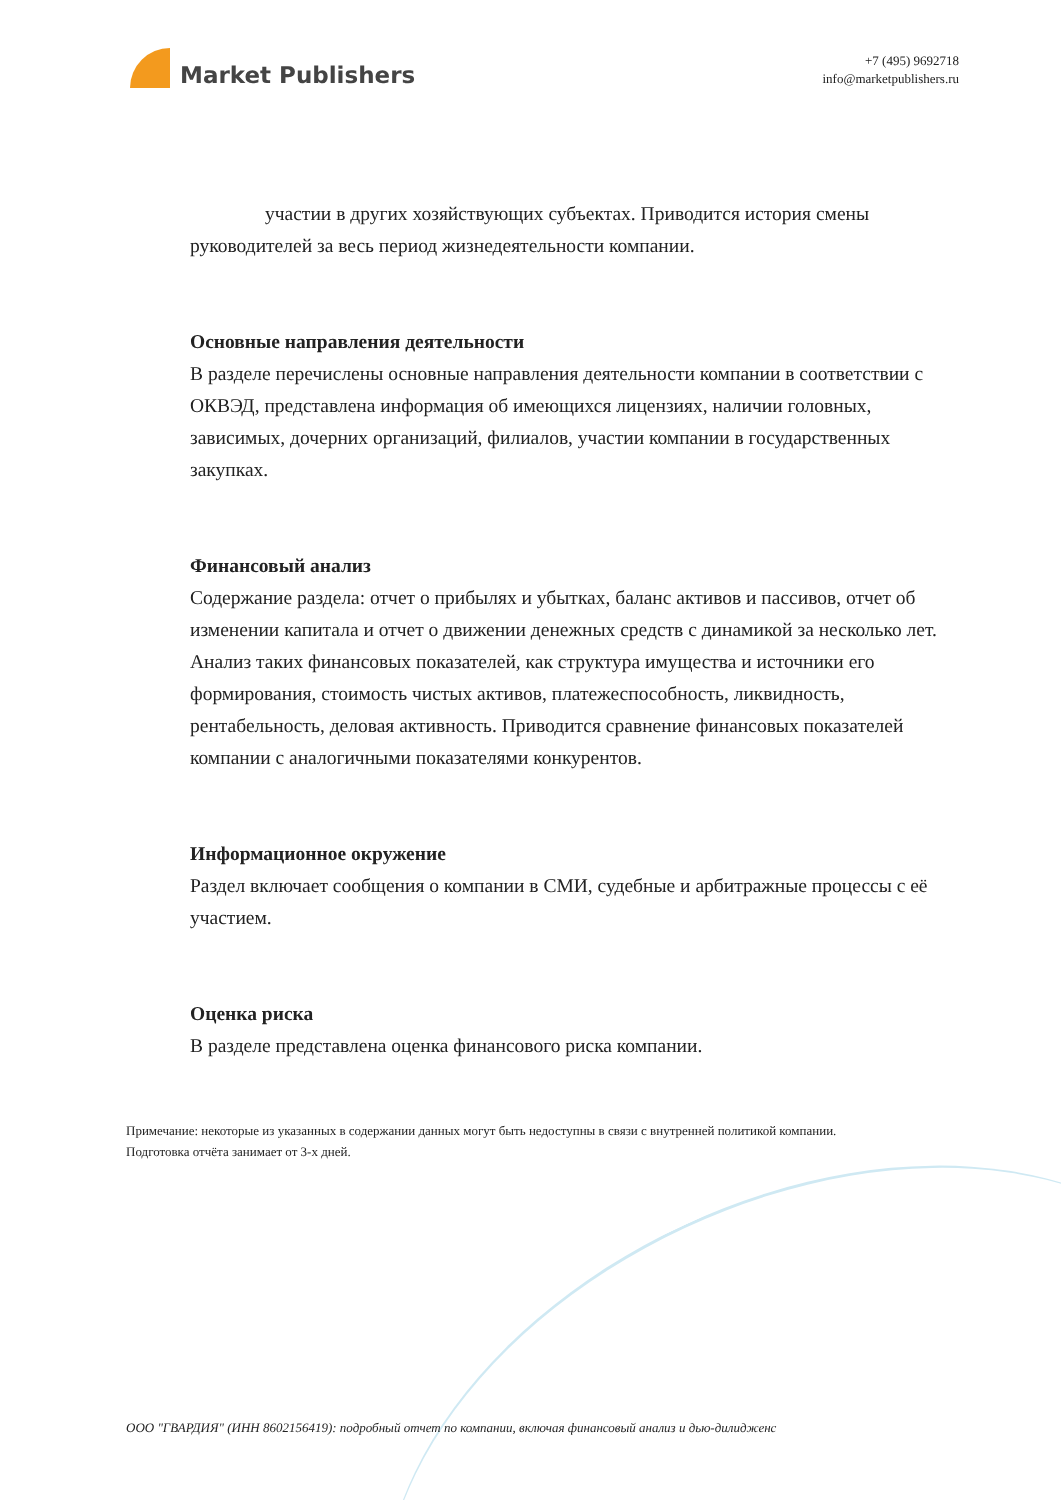Market Publishers
+7 (495) 9692718
info@marketpublishers.ru
участии в других хозяйствующих субъектах. Приводится история смены руководителей за весь период жизнедеятельности компании.
Основные направления деятельности
В разделе перечислены основные направления деятельности компании в соответствии с ОКВЭД, представлена информация об имеющихся лицензиях, наличии головных, зависимых, дочерних организаций, филиалов, участии компании в государственных закупках.
Финансовый анализ
Содержание раздела: отчет о прибылях и убытках, баланс активов и пассивов, отчет об изменении капитала и отчет о движении денежных средств с динамикой за несколько лет. Анализ таких финансовых показателей, как структура имущества и источники его формирования, стоимость чистых активов, платежеспособность, ликвидность, рентабельность, деловая активность. Приводится сравнение финансовых показателей компании с аналогичными показателями конкурентов.
Информационное окружение
Раздел включает сообщения о компании в СМИ, судебные и арбитражные процессы с её участием.
Оценка риска
В разделе представлена оценка финансового риска компании.
Примечание: некоторые из указанных в содержании данных могут быть недоступны в связи с внутренней политикой компании.
Подготовка отчёта занимает от 3-х дней.
ООО "ГВАРДИЯ" (ИНН 8602156419): подробный отчет по компании, включая финансовый анализ и дью-дилидженс